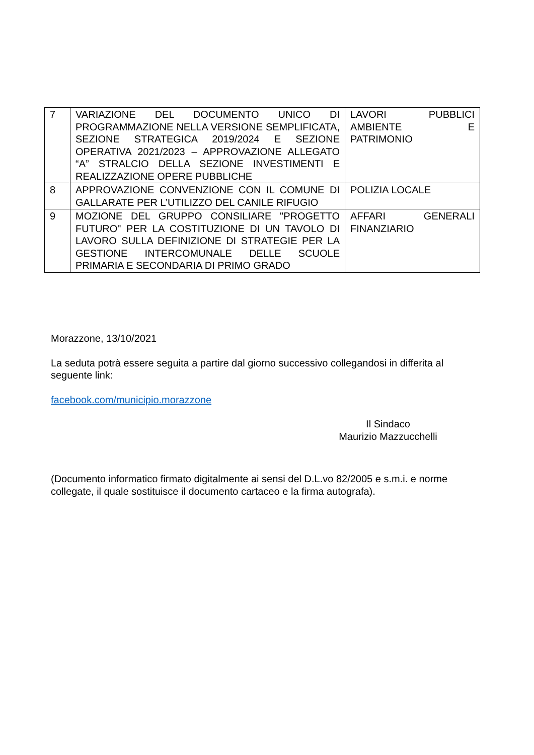| 7 | VARIAZIONE DEL DOCUMENTO UNICO DI PROGRAMMAZIONE NELLA VERSIONE SEMPLIFICATA, SEZIONE STRATEGICA 2019/2024 E SEZIONE OPERATIVA 2021/2023 – APPROVAZIONE ALLEGATO “A” STRALCIO DELLA SEZIONE INVESTIMENTI E REALIZZAZIONE OPERE PUBBLICHE | LAVORI PUBBLICI AMBIENTE E PATRIMONIO |
| 8 | APPROVAZIONE CONVENZIONE CON IL COMUNE DI GALLARATE PER L’UTILIZZO DEL CANILE RIFUGIO | POLIZIA LOCALE |
| 9 | MOZIONE DEL GRUPPO CONSILIARE "PROGETTO FUTURO" PER LA COSTITUZIONE DI UN TAVOLO DI LAVORO SULLA DEFINIZIONE DI STRATEGIE PER LA GESTIONE INTERCOMUNALE DELLE SCUOLE PRIMARIA E SECONDARIA DI PRIMO GRADO | AFFARI GENERALI FINANZIARIO |
Morazzone, 13/10/2021
La seduta potrà essere seguita a partire dal giorno successivo collegandosi in differita al seguente link:
facebook.com/municipio.morazzone
Il Sindaco
Maurizio Mazzucchelli
(Documento informatico firmato digitalmente ai sensi del D.L.vo 82/2005 e s.m.i. e norme collegate, il quale sostituisce il documento cartaceo e la firma autografa).